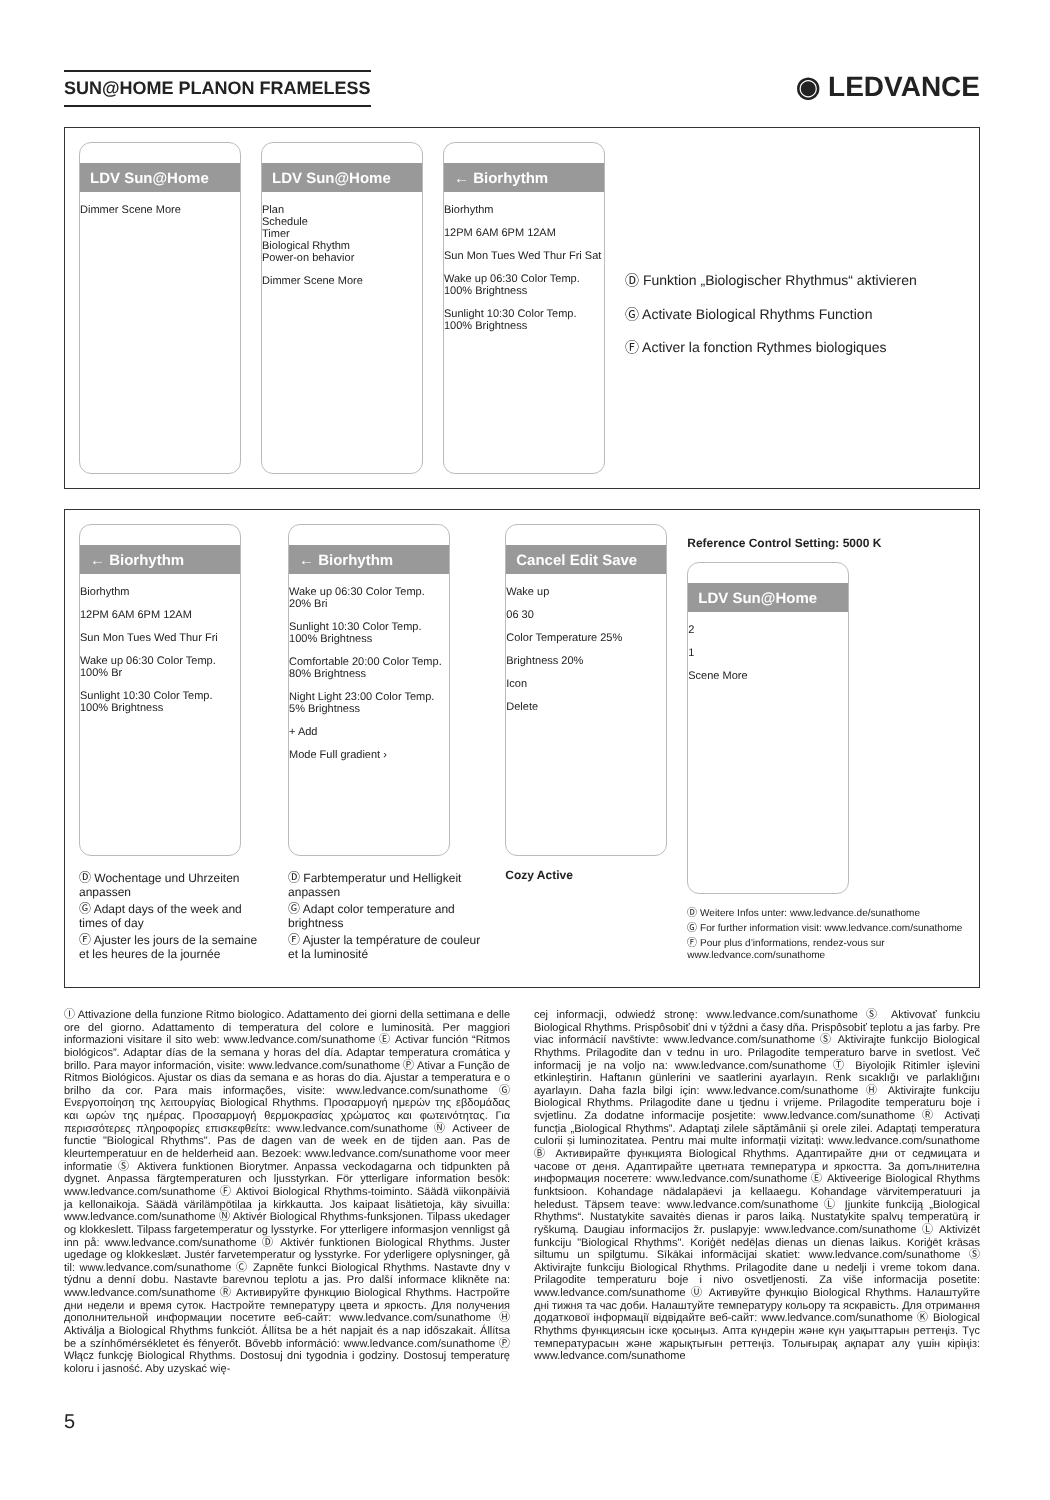SUN@HOME PLANON FRAMELESS
◉ LEDVANCE
LDV Sun@Home
Dimmer Scene More
LDV Sun@Home
Plan
Schedule
Timer
Biological Rhythm
Power-on behavior
Dimmer Scene More
← Biorhythm
Biorhythm
12PM 6AM 6PM 12AM
Sun Mon Tues Wed Thur Fri Sat
Wake up 06:30 Color Temp. 100% Brightness
Sunlight 10:30 Color Temp. 100% Brightness
Ⓓ Funktion „Biologischer Rhythmus“ aktivieren
Ⓖ Activate Biological Rhythms Function
Ⓕ Activer la fonction Rythmes biologiques
← Biorhythm
Biorhythm
12PM 6AM 6PM 12AM
Sun Mon Tues Wed Thur Fri
Wake up 06:30 Color Temp. 100% Br
Sunlight 10:30 Color Temp. 100% Brightness
Ⓓ Wochentage und Uhrzeiten anpassen
Ⓖ Adapt days of the week and times of day
Ⓕ Ajuster les jours de la semaine et les heures de la journée
← Biorhythm
Wake up 06:30 Color Temp. 20% Bri
Sunlight 10:30 Color Temp. 100% Brightness
Comfortable 20:00 Color Temp. 80% Brightness
Night Light 23:00 Color Temp. 5% Brightness
+ Add
Mode Full gradient ›
Ⓓ Farbtemperatur und Helligkeit anpassen
Ⓖ Adapt color temperature and brightness
Ⓕ Ajuster la température de couleur et la luminosité
Cancel Edit Save
Wake up
06 30
Color Temperature 25%
Brightness 20%
Icon
Delete
Cozy Active
Reference Control Setting: 5000 K
LDV Sun@Home
2
1
Scene More
Ⓓ Weitere Infos unter: www.ledvance.de/sunathome
Ⓖ For further information visit: www.ledvance.com/sunathome
Ⓕ Pour plus d’informations, rendez-vous sur www.ledvance.com/sunathome
Ⓘ Attivazione della funzione Ritmo biologico. Adattamento dei giorni della settimana e delle ore del giorno. Adattamento di temperatura del colore e luminosità. Per maggiori informazioni visitare il sito web: www.ledvance.com/sunathome Ⓔ Activar función “Ritmos biológicos”. Adaptar días de la semana y horas del día. Adaptar temperatura cromática y brillo. Para mayor información, visite: www.ledvance.com/sunathome Ⓟ Ativar a Função de Ritmos Biológicos. Ajustar os dias da semana e as horas do dia. Ajustar a temperatura e o brilho da cor. Para mais informações, visite: www.ledvance.com/sunathome Ⓖ Ενεργοποίηση της λειτουργίας Biological Rhythms. Προσαρμογή ημερών της εβδομάδας και ωρών της ημέρας. Προσαρμογή θερμοκρασίας χρώματος και φωτεινότητας. Για περισσότερες πληροφορίες επισκεφθείτε: www.ledvance.com/sunathome Ⓝ Activeer de functie "Biological Rhythms". Pas de dagen van de week en de tijden aan. Pas de kleurtemperatuur en de helderheid aan. Bezoek: www.ledvance.com/sunathome voor meer informatie Ⓢ Aktivera funktionen Biorytmer. Anpassa veckodagarna och tidpunkten på dygnet. Anpassa färgtemperaturen och ljusstyrkan. För ytterligare information besök: www.ledvance.com/sunathome Ⓕ Aktivoi Biological Rhythms-toiminto. Säädä viikonpäiviä ja kellonaikoja. Säädä värilämpötilaa ja kirkkautta. Jos kaipaat lisätietoja, käy sivuilla: www.ledvance.com/sunathome Ⓝ Aktivér Biological Rhythms-funksjonen. Tilpass ukedager og klokkeslett. Tilpass fargetemperatur og lysstyrke. For ytterligere informasjon vennligst gå inn på: www.ledvance.com/sunathome Ⓓ Aktivér funktionen Biological Rhythms. Juster ugedage og klokkeslæt. Justér farvetemperatur og lysstyrke. For yderligere oplysninger, gå til: www.ledvance.com/sunathome Ⓒ Zapněte funkci Biological Rhythms. Nastavte dny v týdnu a denní dobu. Nastavte barevnou teplotu a jas. Pro další informace klikněte na: www.ledvance.com/sunathome Ⓡ Активируйте функцию Biological Rhythms. Настройте дни недели и время суток. Настройте температуру цвета и яркость. Для получения дополнительной информации посетите веб-сайт: www.ledvance.com/sunathome Ⓗ Aktiválja a Biological Rhythms funkciót. Állítsa be a hét napjait és a nap időszakait. Állítsa be a színhőmérsékletet és fényerőt. Bővebb információ: www.ledvance.com/sunathome Ⓟ Włącz funkcję Biological Rhythms. Dostosuj dni tygodnia i godziny. Dostosuj temperaturę koloru i jasność. Aby uzyskać wię-
cej informacji, odwiedź stronę: www.ledvance.com/sunathome Ⓢ Aktivovať funkciu Biological Rhythms. Prispôsobiť dni v týždni a časy dňa. Prispôsobiť teplotu a jas farby. Pre viac informácií navštívte: www.ledvance.com/sunathome Ⓢ Aktivirajte funkcijo Biological Rhythms. Prilagodite dan v tednu in uro. Prilagodite temperaturo barve in svetlost. Več informacij je na voljo na: www.ledvance.com/sunathome Ⓣ Biyolojik Ritimler işlevini etkinleştirin. Haftanın günlerini ve saatlerini ayarlayın. Renk sıcaklığı ve parlaklığını ayarlayın. Daha fazla bilgi için: www.ledvance.com/sunathome Ⓗ Aktivirajte funkciju Biological Rhythms. Prilagodite dane u tjednu i vrijeme. Prilagodite temperaturu boje i svjetlinu. Za dodatne informacije posjetite: www.ledvance.com/sunathome Ⓡ Activați funcția „Biological Rhythms”. Adaptați zilele săptămânii și orele zilei. Adaptați temperatura culorii și luminozitatea. Pentru mai multe informații vizitați: www.ledvance.com/sunathome Ⓑ Активирайте функцията Biological Rhythms. Адаптирайте дни от седмицата и часове от деня. Адаптирайте цветната температура и яркостта. За допълнителна информация посетете: www.ledvance.com/sunathome Ⓔ Aktiveerige Biological Rhythms funktsioon. Kohandage nädalapäevi ja kellaaegu. Kohandage värvitemperatuuri ja heledust. Täpsem teave: www.ledvance.com/sunathome Ⓛ Įjunkite funkciją „Biological Rhythms“. Nustatykite savaitės dienas ir paros laiką. Nustatykite spalvų temperatūrą ir ryškumą. Daugiau informacijos žr. puslapyje: www.ledvance.com/sunathome Ⓛ Aktivizēt funkciju "Biological Rhythms". Koriģēt nedēļas dienas un dienas laikus. Koriģēt krāsas siltumu un spilgtumu. Sīkākai informācijai skatiet: www.ledvance.com/sunathome Ⓢ Aktivirajte funkciju Biological Rhythms. Prilagodite dane u nedelji i vreme tokom dana. Prilagodite temperaturu boje i nivo osvetljenosti. Za više informacija posetite: www.ledvance.com/sunathome Ⓤ Активуйте функцію Biological Rhythms. Налаштуйте дні тижня та час доби. Налаштуйте температуру кольору та яскравість. Для отримання додаткової інформації відвідайте веб-сайт: www.ledvance.com/sunathome Ⓚ Biological Rhythms функциясын іске қосыңыз. Апта күндерін және күн уақыттарын реттеңіз. Түс температурасын және жарықтығын реттеңіз. Толығырақ ақпарат алу үшін кіріңіз: www.ledvance.com/sunathome
5